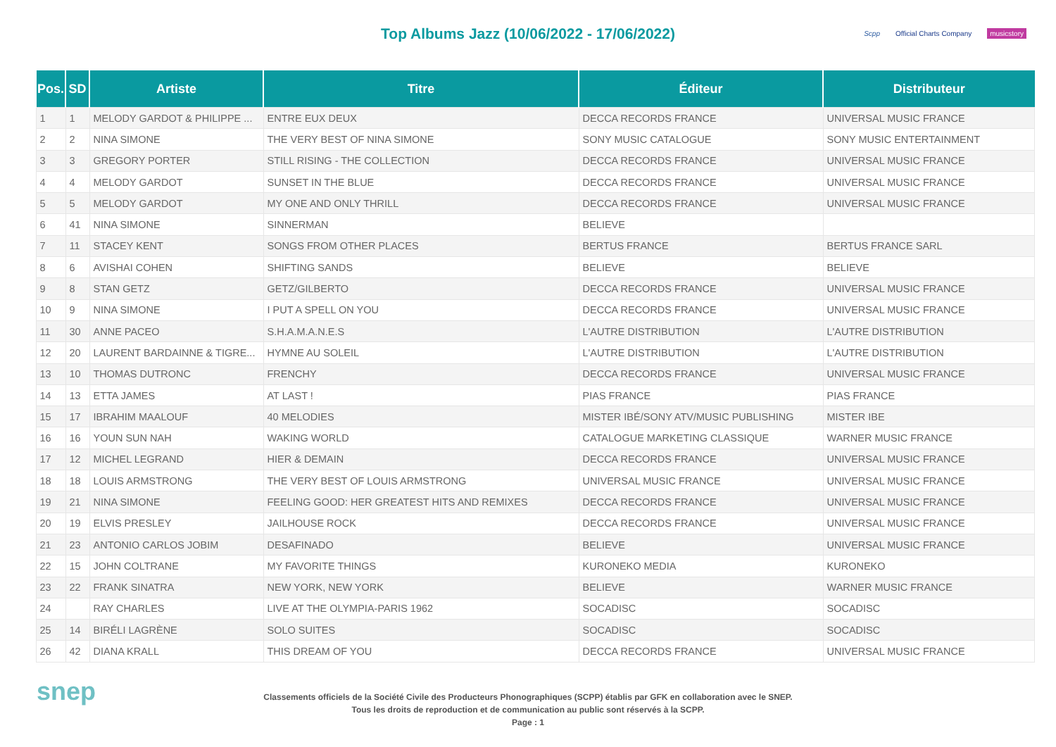Top Albums Jazz (10/06/2022 - 17/06/2022)
Scpp Official Charts Company musicstory
| Pos. | SD | Artiste | Titre | Éditeur | Distributeur |
| --- | --- | --- | --- | --- | --- |
| 1 | 1 | MELODY GARDOT & PHILIPPE ... | ENTRE EUX DEUX | DECCA RECORDS FRANCE | UNIVERSAL MUSIC FRANCE |
| 2 | 2 | NINA SIMONE | THE VERY BEST OF NINA SIMONE | SONY MUSIC CATALOGUE | SONY MUSIC ENTERTAINMENT |
| 3 | 3 | GREGORY PORTER | STILL RISING - THE COLLECTION | DECCA RECORDS FRANCE | UNIVERSAL MUSIC FRANCE |
| 4 | 4 | MELODY GARDOT | SUNSET IN THE BLUE | DECCA RECORDS FRANCE | UNIVERSAL MUSIC FRANCE |
| 5 | 5 | MELODY GARDOT | MY ONE AND ONLY THRILL | DECCA RECORDS FRANCE | UNIVERSAL MUSIC FRANCE |
| 6 | 41 | NINA SIMONE | SINNERMAN | BELIEVE | |
| 7 | 11 | STACEY KENT | SONGS FROM OTHER PLACES | BERTUS FRANCE | BERTUS FRANCE SARL |
| 8 | 6 | AVISHAI COHEN | SHIFTING SANDS | BELIEVE | BELIEVE |
| 9 | 8 | STAN GETZ | GETZ/GILBERTO | DECCA RECORDS FRANCE | UNIVERSAL MUSIC FRANCE |
| 10 | 9 | NINA SIMONE | I PUT A SPELL ON YOU | DECCA RECORDS FRANCE | UNIVERSAL MUSIC FRANCE |
| 11 | 30 | ANNE PACEO | S.H.A.M.A.N.E.S | L'AUTRE DISTRIBUTION | L'AUTRE DISTRIBUTION |
| 12 | 20 | LAURENT BARDAINNE & TIGRE... | HYMNE AU SOLEIL | L'AUTRE DISTRIBUTION | L'AUTRE DISTRIBUTION |
| 13 | 10 | THOMAS DUTRONC | FRENCHY | DECCA RECORDS FRANCE | UNIVERSAL MUSIC FRANCE |
| 14 | 13 | ETTA JAMES | AT LAST ! | PIAS FRANCE | PIAS FRANCE |
| 15 | 17 | IBRAHIM MAALOUF | 40 MELODIES | MISTER IBÉ/SONY ATV/MUSIC PUBLISHING | MISTER IBE |
| 16 | 16 | YOUN SUN NAH | WAKING WORLD | CATALOGUE MARKETING CLASSIQUE | WARNER MUSIC FRANCE |
| 17 | 12 | MICHEL LEGRAND | HIER & DEMAIN | DECCA RECORDS FRANCE | UNIVERSAL MUSIC FRANCE |
| 18 | 18 | LOUIS ARMSTRONG | THE VERY BEST OF LOUIS ARMSTRONG | UNIVERSAL MUSIC FRANCE | UNIVERSAL MUSIC FRANCE |
| 19 | 21 | NINA SIMONE | FEELING GOOD: HER GREATEST HITS AND REMIXES | DECCA RECORDS FRANCE | UNIVERSAL MUSIC FRANCE |
| 20 | 19 | ELVIS PRESLEY | JAILHOUSE ROCK | DECCA RECORDS FRANCE | UNIVERSAL MUSIC FRANCE |
| 21 | 23 | ANTONIO CARLOS JOBIM | DESAFINADO | BELIEVE | UNIVERSAL MUSIC FRANCE |
| 22 | 15 | JOHN COLTRANE | MY FAVORITE THINGS | KURONEKO MEDIA | KURONEKO |
| 23 | 22 | FRANK SINATRA | NEW YORK, NEW YORK | BELIEVE | WARNER MUSIC FRANCE |
| 24 | | RAY CHARLES | LIVE AT THE OLYMPIA-PARIS 1962 | SOCADISC | SOCADISC |
| 25 | 14 | BIRÉLI LAGRÈNE | SOLO SUITES | SOCADISC | SOCADISC |
| 26 | 42 | DIANA KRALL | THIS DREAM OF YOU | DECCA RECORDS FRANCE | UNIVERSAL MUSIC FRANCE |
snep
Classements officiels de la Société Civile des Producteurs Phonographiques (SCPP) établis par GFK en collaboration avec le SNEP.
Tous les droits de reproduction et de communication au public sont réservés à la SCPP.
Page : 1